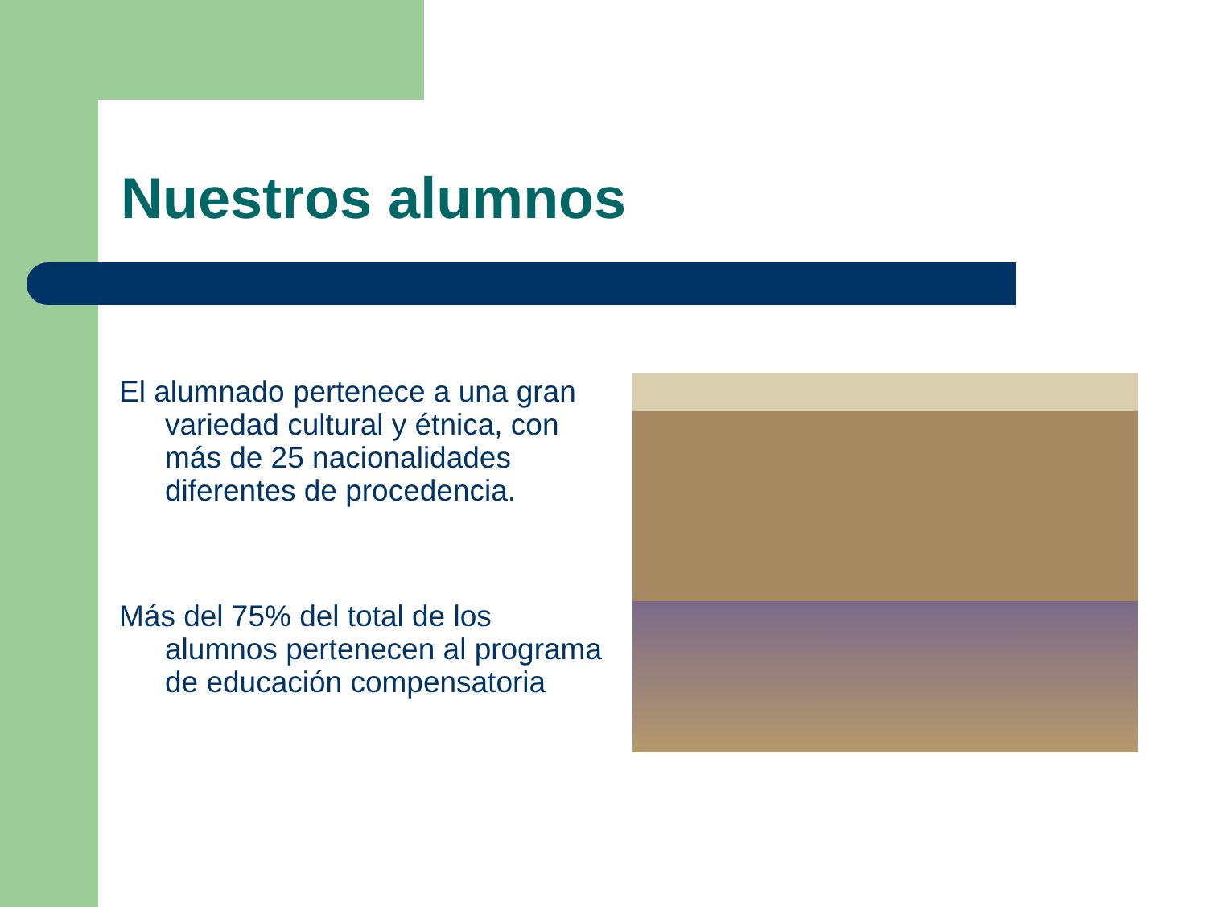Nuestros alumnos
El alumnado pertenece a una gran variedad cultural y étnica, con más de 25 nacionalidades diferentes de procedencia.
Más del 75% del total de los alumnos pertenecen al programa de educación compensatoria